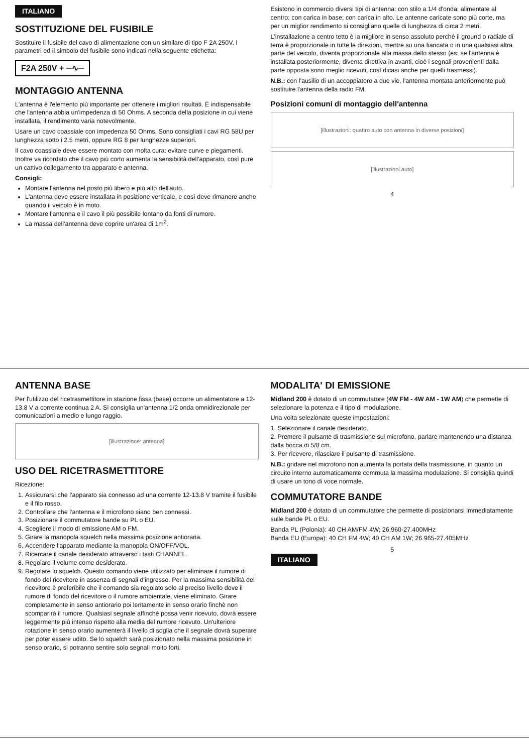ITALIANO
SOSTITUZIONE DEL FUSIBILE
Sostituire il fusibile del cavo di alimentazione con un similare di tipo F 2A 250V. I parametri ed il simbolo del fusibile sono indicati nella seguente etichetta:
F2A 250V + ─∿─
MONTAGGIO ANTENNA
L'antenna è l'elemento più importante per ottenere i migliori risultati. È indispensabile che l'antenna abbia un'impedenza di 50 Ohms. A seconda della posizione in cui viene installata, il rendimento varia notevolmente.
Usare un cavo coassiale con impedenza 50 Ohms. Sono consigliati i cavi RG 58U per lunghezza sotto i 2.5 metri, oppure RG 8 per lunghezze superiori.
Il cavo coassiale deve essere montato con molta cura: evitare curve e piegamenti. Inoltre va ricordato che il cavo più corto aumenta la sensibilità dell'apparato, così pure un cattivo collegamento tra apparato e antenna.
Consigli:
Montare l'antenna nel posto più libero e più alto dell'auto.
L'antenna deve essere installata in posizione verticale, e così deve rimanere anche quando il veicolo è in moto.
Montare l'antenna e il cavo il più possibile lontano da fonti di rumore.
La massa dell'antenna deve coprire un'area di 1m<sup>2</sup>.
Esistono in commercio diversi tipi di antenna: con stilo a 1/4 d'onda; alimentate al centro; con carica in base; con carica in alto. Le antenne caricate sono più corte, ma per un miglior rendimento si consigliano quelle di lunghezza di circa 2 metri.
L'installazione a centro tetto è la migliore in senso assoluto perchè il ground o radiale di terra è proporzionale in tutte le direzioni, mentre su una fiancata o in una qualsiasi altra parte del veicolo, diventa proporzionale alla massa dello stesso (es: se l'antenna è installata posteriormente, diventa direttiva in avanti, cioè i segnali provenienti dalla parte opposta sono meglio ricevuti, così dicasi anche per quelli trasmessi).
N.B.: con l'ausilio di un accoppiatore a due vie, l'antenna montata anteriormente può sostituire l'antenna della radio FM.
Posizioni comuni di montaggio dell'antenna
[illustrazioni: quattro auto con antenna in diverse posizioni]
[illustrazioni auto]
4
ANTENNA BASE
Per l'utilizzo del ricetrasmettitore in stazione fissa (base) occorre un alimentatore a 12-13.8 V a corrente continua 2 A. Si consiglia un'antenna 1/2 onda omnidirezionale per comunicazioni a medio e lungo raggio.
[illustrazione: antenna]
USO DEL RICETRASMETTITORE
Ricezione:
1. Assicurarsi che l'apparato sia connesso ad una corrente 12-13.8 V tramite il fusibile e il filo rosso.
2. Controllare che l'antenna e il microfono siano ben connessi.
3. Posizionare il commutatore bande su PL o EU.
4. Scegliere il modo di emissione AM o FM.
5. Girare la manopola squelch nella massima posizione antioraria.
6. Accendere l'apparato mediante la manopola ON/OFF/VOL.
7. Ricercare il canale desiderato attraverso i tasti CHANNEL.
8. Regolare il volume come desiderato.
9. Regolare lo squelch. Questo comando viene utilizzato per eliminare il rumore di fondo del ricevitore in assenza di segnali d'ingresso. Per la massima sensibilità del ricevitore è preferibile che il comando sia regolato solo al preciso livello dove il rumore di fondo del ricevitore o il rumore ambientale, viene eliminato. Girare completamente in senso antiorario poi lentamente in senso orario finchè non scomparirà il rumore. Qualsiasi segnale affinchè possa venir ricevuto, dovrà essere leggermente più intenso rispetto alla media del rumore ricevuto. Un'ulteriore rotazione in senso orario aumenterà il livello di soglia che il segnale dovrà superare per poter essere udito. Se lo squelch sarà posizionato nella massima posizione in senso orario, si potranno sentire solo segnali molto forti.
MODALITA' DI EMISSIONE
Midland 200 è dotato di un commutatore (4W FM - 4W AM - 1W AM) che permette di selezionare la potenza e il tipo di modulazione.
Una volta selezionate queste impostazioni:
1. Selezionare il canale desiderato.
2. Premere il pulsante di trasmissione sul microfono, parlare mantenendo una distanza dalla bocca di 5/8 cm.
3. Per ricevere, rilasciare il pulsante di trasmissione.
N.B.: gridare nel microfono non aumenta la portata della trasmissione, in quanto un circuito interno automaticamente commuta la massima modulazione. Si consiglia quindi di usare un tono di voce normale.
COMMUTATORE BANDE
Midland 200 è dotato di un commutatore che permette di posizionarsi immediatamente sulle bande PL o EU.
Banda PL (Polonia): 40 CH AM/FM 4W; 26.960-27.400MHz
Banda EU (Europa): 40 CH FM 4W; 40 CH AM 1W; 26.965-27.405MHz
5
ITALIANO